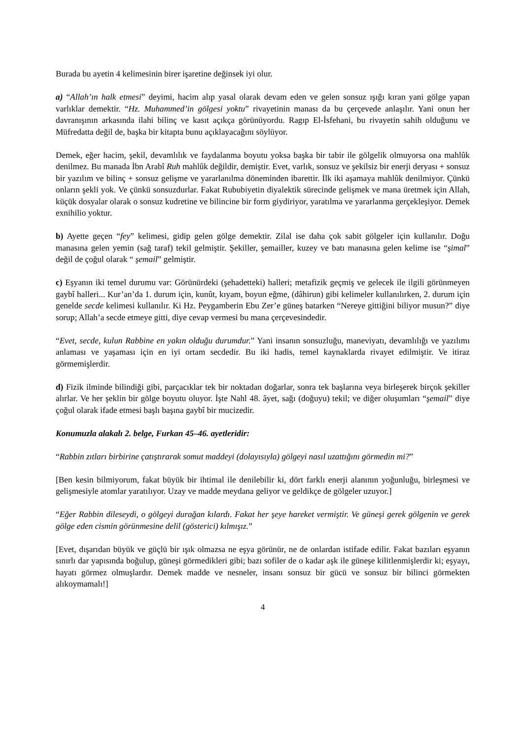Burada bu ayetin 4 kelimesinin birer işaretine değinsek iyi olur.
a) “Allah’ın halk etmesi” deyimi, hacim alıp yasal olarak devam eden ve gelen sonsuz ışığı kıran yani gölge yapan varlıklar demektir. “Hz. Muhammed’in gölgesi yoktu” rivayetinin manası da bu çerçevede anlaşılır. Yani onun her davranışının arkasında ilahi bilinç ve kasıt açıkça görünüyordu. Ragıp El-İsfehani, bu rivayetin sahih olduğunu ve Müfredatta değil de, başka bir kitapta bunu açıklayacağını söylüyor.
Demek, eğer hacim, şekil, devamlılık ve faydalanma boyutu yoksa başka bir tabir ile gölgelik olmuyorsa ona mahlûk denilmez. Bu manada İbn Arabî Ruh mahlûk değildir, demiştir. Evet, varlık, sonsuz ve şekilsiz bir enerji deryası + sonsuz bir yazılım ve bilinç + sonsuz gelişme ve yararlanılma döneminden ibarettir. İlk iki aşamaya mahlûk denilmiyor. Çünkü onların şekli yok. Ve çünkü sonsuzdurlar. Fakat Rububiyetin diyalektik sürecinde gelişmek ve mana üretmek için Allah, küçük dosyalar olarak o sonsuz kudretine ve bilincine bir form giydiriyor, yaratılma ve yararlanma gerçekleşiyor. Demek exnihilio yoktur.
b) Ayette geçen “fey” kelimesi, gidip gelen gölge demektir. Zilal ise daha çok sabit gölgeler için kullanılır. Doğu manasına gelen yemin (sağ taraf) tekil gelmiştir. Şekiller, şemailler, kuzey ve batı manasına gelen kelime ise “şimal” değil de çoğul olarak “ şemail” gelmiştir.
c) Eşyanın iki temel durumu var: Görünürdeki (şehadetteki) halleri; metafizik geçmiş ve gelecek ile ilgili görünmeyen gaybî halleri... Kur’an’da 1. durum için, kunût, kıyam, boyun eğme, (dâhirun) gibi kelimeler kullanılırken, 2. durum için genelde secde kelimesi kullanılır. Ki Hz. Peygamberin Ebu Zer’e güneş batarken “Nereye gittiğini biliyor musun?” diye sorup; Allah’a secde etmeye gitti, diye cevap vermesi bu mana çerçevesindedir.
“Evet, secde, kulun Rabbine en yakın olduğu durumdur.” Yani insanın sonsuzluğu, maneviyatı, devamlılığı ve yazılımı anlaması ve yaşaması için en iyi ortam secdedir. Bu iki hadis, temel kaynaklarda rivayet edilmiştir. Ve itiraz görmemişlerdir.
d) Fizik ilminde bilindiği gibi, parçacıklar tek bir noktadan doğarlar, sonra tek başlarına veya birleşerek birçok şekiller alırlar. Ve her şeklin bir gölge boyutu oluyor. İşte Nahl 48. âyet, sağı (doğuyu) tekil; ve diğer oluşumları “şemail” diye çoğul olarak ifade etmesi başlı başına gaybî bir mucizedir.
Konumuzla alakalı 2. belge, Furkan 45–46. ayetleridir:
“Rabbin zıtları birbirine çatıştırarak somut maddeyi (dolayısıyla) gölgeyi nasıl uzattığını görmedin mi?”
[Ben kesin bilmiyorum, fakat büyük bir ihtimal ile denilebilir ki, dört farklı enerji alanının yoğunluğu, birleşmesi ve gelişmesiyle atomlar yaratılıyor. Uzay ve madde meydana geliyor ve geldikçe de gölgeler uzuyor.]
“Eğer Rabbin dileseydi, o gölgeyi durağan kılardı. Fakat her şeye hareket vermiştir. Ve güneşi gerek gölgenin ve gerek gölge eden cismin görünmesine delil (gösterici) kılmışız.”
[Evet, dışarıdan büyük ve güçlü bir ışık olmazsa ne eşya görünür, ne de onlardan istifade edilir. Fakat bazıları eşyanın sınırlı dar yapısında boğulup, güneşi görmedikleri gibi; bazı sofiler de o kadar aşk ile güneşe kilitlenmişlerdir ki; eşyayı, hayatı görmez olmuşlardır. Demek madde ve nesneler, insanı sonsuz bir gücü ve sonsuz bir bilinci görmekten alıkoymamalı!]
4